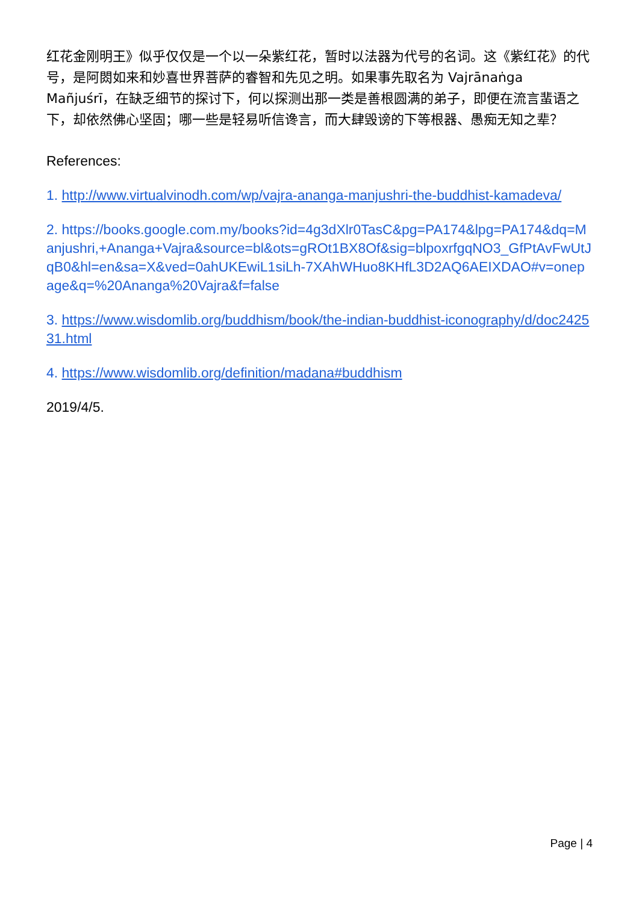红花金刚明王》似乎仅仅是一个以一朵紫红花，暂时以法器为代号的名词。这《紫红花》的代号，是阿閦如来和妙喜世界菩萨的睿智和先见之明。如果事先取名为 Vajrānaṅga Mañjuśrī，在缺乏细节的探讨下，何以探测出那一类是善根圆满的弟子，即便在流言蜚语之下，却依然佛心坚固；哪一些是轻易听信谗言，而大肆毁谤的下等根器、愚痴无知之辈？
References:
1. http://www.virtualvinodh.com/wp/vajra-ananga-manjushri-the-buddhist-kamadeva/
2. https://books.google.com.my/books?id=4g3dXlr0TasC&pg=PA174&lpg=PA174&dq=Manjushri,+Ananga+Vajra&source=bl&ots=gROt1BX8Of&sig=blpoxrfgqNO3_GfPtAvFwUtJqB0&hl=en&sa=X&ved=0ahUKEwiL1siLh-7XAhWHuo8KHfL3D2AQ6AEIXDAO#v=onepage&q=%20Ananga%20Vajra&f=false
3. https://www.wisdomlib.org/buddhism/book/the-indian-buddhist-iconography/d/doc242531.html
4. https://www.wisdomlib.org/definition/madana#buddhism
2019/4/5.
Page | 4